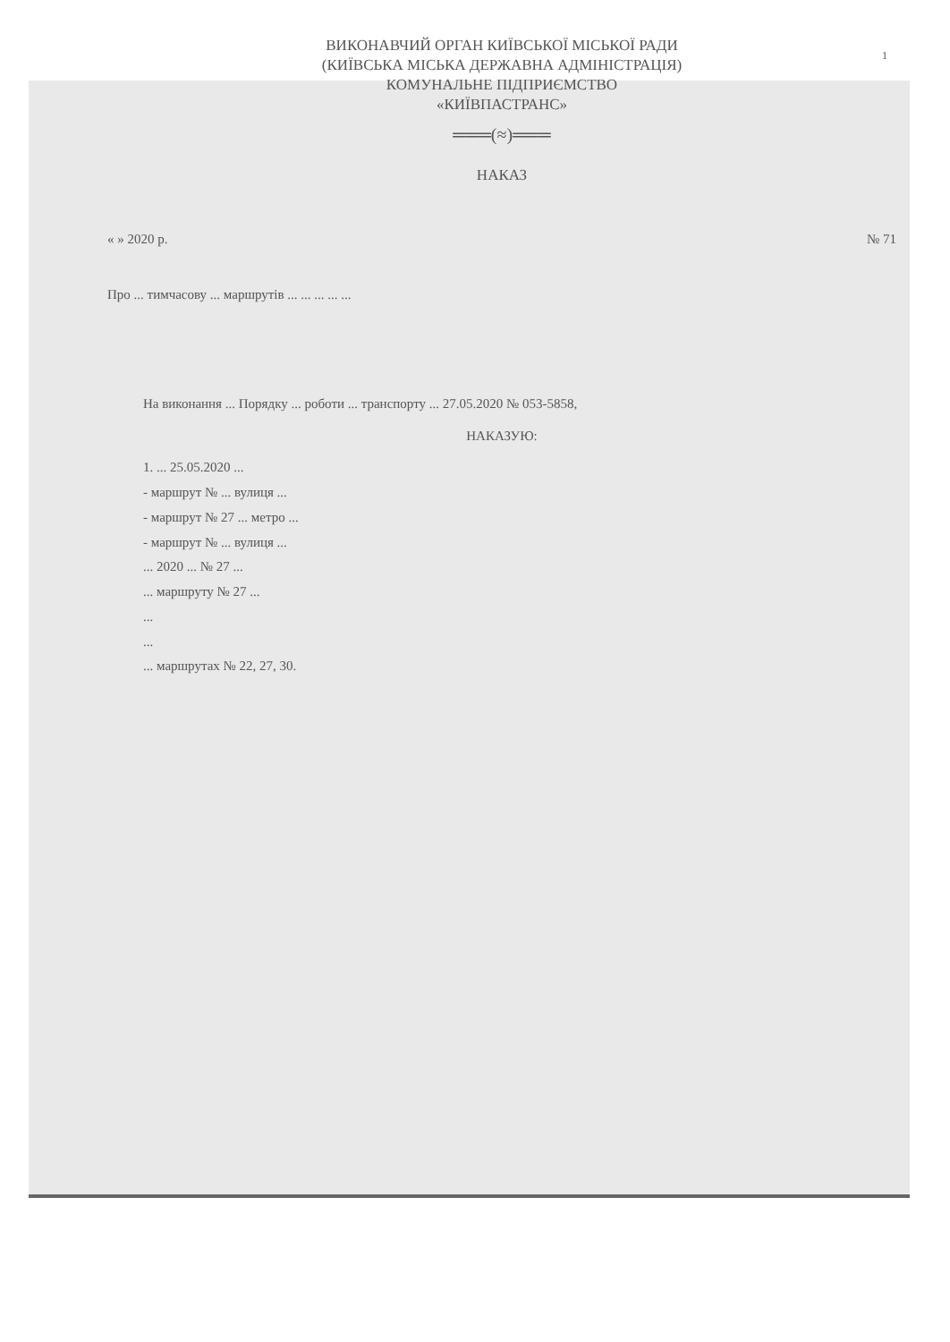1
ВИКОНАВЧИЙ ОРГАН КИЇВСЬКОЇ МІСЬКОЇ РАДИ
(КИЇВСЬКА МІСЬКА ДЕРЖАВНА АДМІНІСТРАЦІЯ)
КОМУНАЛЬНЕ ПІДПРИЄМСТВО
«КИЇВПАСТРАНС»
═══(≈)═══
НАКАЗ
« » 2020 р. № 71
Про ... тимчасову ... маршрутів ... ... ... ... ...
На виконання ... Порядку ... роботи ... транспорту ... 27.05.2020 № 053-5858,
НАКАЗУЮ:
1. ... 25.05.2020 ...
- маршрут № ... вулиця ...
- маршрут № 27 ... метро ...
- маршрут № ... вулиця ...
... 2020 ... № 27 ...
... маршруту № 27 ...
...
...
... маршрутах № 22, 27, 30.